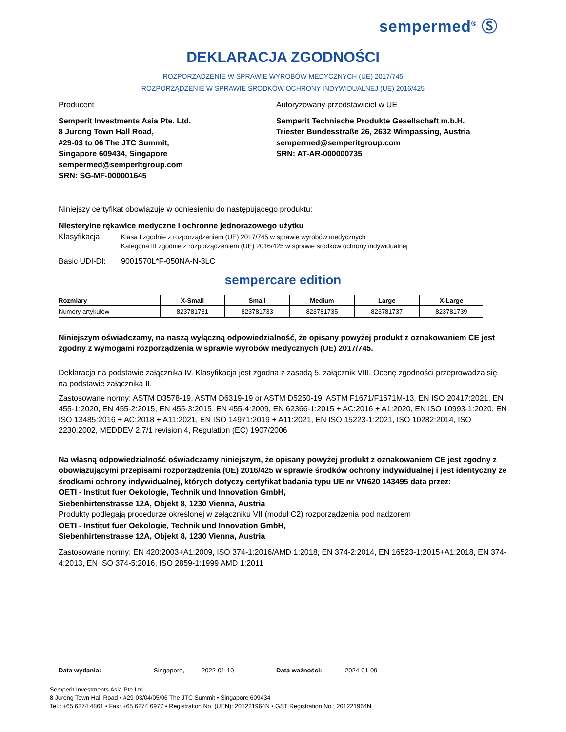sempermed<sup>®</sup> Ⓢ
DEKLARACJA ZGODNOŚCI
ROZPORZĄDZENIE W SPRAWIE WYROBÓW MEDYCZNYCH (UE) 2017/745
ROZPORZĄDZENIE W SPRAWIE ŚRODKÓW OCHRONY INDYWIDUALNEJ (UE) 2016/425
Producent
Semperit Investments Asia Pte. Ltd.
8 Jurong Town Hall Road,
#29-03 to 06 The JTC Summit,
Singapore 609434, Singapore
sempermed@semperitgroup.com
SRN: SG-MF-000001645
Autoryzowany przedstawiciel w UE
Semperit Technische Produkte Gesellschaft m.b.H.
Triester Bundesstraße 26, 2632 Wimpassing, Austria
sempermed@semperitgroup.com
SRN: AT-AR-000000735
Niniejszy certyfikat obowiązuje w odniesieniu do następującego produktu:
Niesterylne rękawice medyczne i ochronne jednorazowego użytku
Klasyfikacja:
Klasa I zgodnie z rozporządzeniem (UE) 2017/745 w sprawie wyrobów medycznych
Kategoria III zgodnie z rozporządzeniem (UE) 2016/425 w sprawie środków ochrony indywidualnej
Basic UDI-DI: 9001570L*F-050NA-N-3LC
sempercare edition
| Rozmiary | X-Small | Small | Medium | Large | X-Large |
| --- | --- | --- | --- | --- | --- |
| Numery artykułów | 823781731 | 823781733 | 823781735 | 823781737 | 823781739 |
Niniejszym oświadczamy, na naszą wyłączną odpowiedzialność, że opisany powyżej produkt z oznakowaniem CE jest zgodny z wymogami rozporządzenia w sprawie wyrobów medycznych (UE) 2017/745.
Deklaracja na podstawie załącznika IV. Klasyfikacja jest zgodna z zasadą 5, załącznik VIII. Ocenę zgodności przeprowadza się na podstawie załącznika II.
Zastosowane normy: ASTM D3578-19, ASTM D6319-19 or ASTM D5250-19, ASTM F1671/F1671M-13, EN ISO 20417:2021, EN 455-1:2020, EN 455-2:2015, EN 455-3:2015, EN 455-4:2009, EN 62366-1:2015 + AC:2016 + A1:2020, EN ISO 10993-1:2020, EN ISO 13485:2016 + AC:2018 + A11:2021, EN ISO 14971:2019 + A11:2021, EN ISO 15223-1:2021, ISO 10282:2014, ISO 2230:2002, MEDDEV 2.7/1 revision 4, Regulation (EC) 1907/2006
Na własną odpowiedzialność oświadczamy niniejszym, że opisany powyżej produkt z oznakowaniem CE jest zgodny z obowiązującymi przepisami rozporządzenia (UE) 2016/425 w sprawie środków ochrony indywidualnej i jest identyczny ze środkami ochrony indywidualnej, których dotyczy certyfikat badania typu UE nr VN620 143495 data przez:
OETI - Institut fuer Oekologie, Technik und Innovation GmbH,
Siebenhirtenstrasse 12A, Objekt 8, 1230 Vienna, Austria
Produkty podlegają procedurze określonej w załączniku VII (moduł C2) rozporządzenia pod nadzorem
OETI - Institut fuer Oekologie, Technik und Innovation GmbH,
Siebenhirtenstrasse 12A, Objekt 8, 1230 Vienna, Austria
Zastosowane normy: EN 420:2003+A1:2009, ISO 374-1:2016/AMD 1:2018, EN 374-2:2014, EN 16523-1:2015+A1:2018, EN 374-4:2013, EN ISO 374-5:2016, ISO 2859-1:1999 AMD 1:2011
Data wydania: Singapore, 2022-01-10 Data ważności: 2024-01-09
Semperit Investments Asia Pte Ltd
8 Jurong Town Hall Road • #29-03/04/05/06 The JTC Summit • Singapore 609434
Tel.: +65 6274 4861 • Fax: +65 6274 6977 • Registration No. (UEN): 201221964N • GST Registration No.: 201221964N